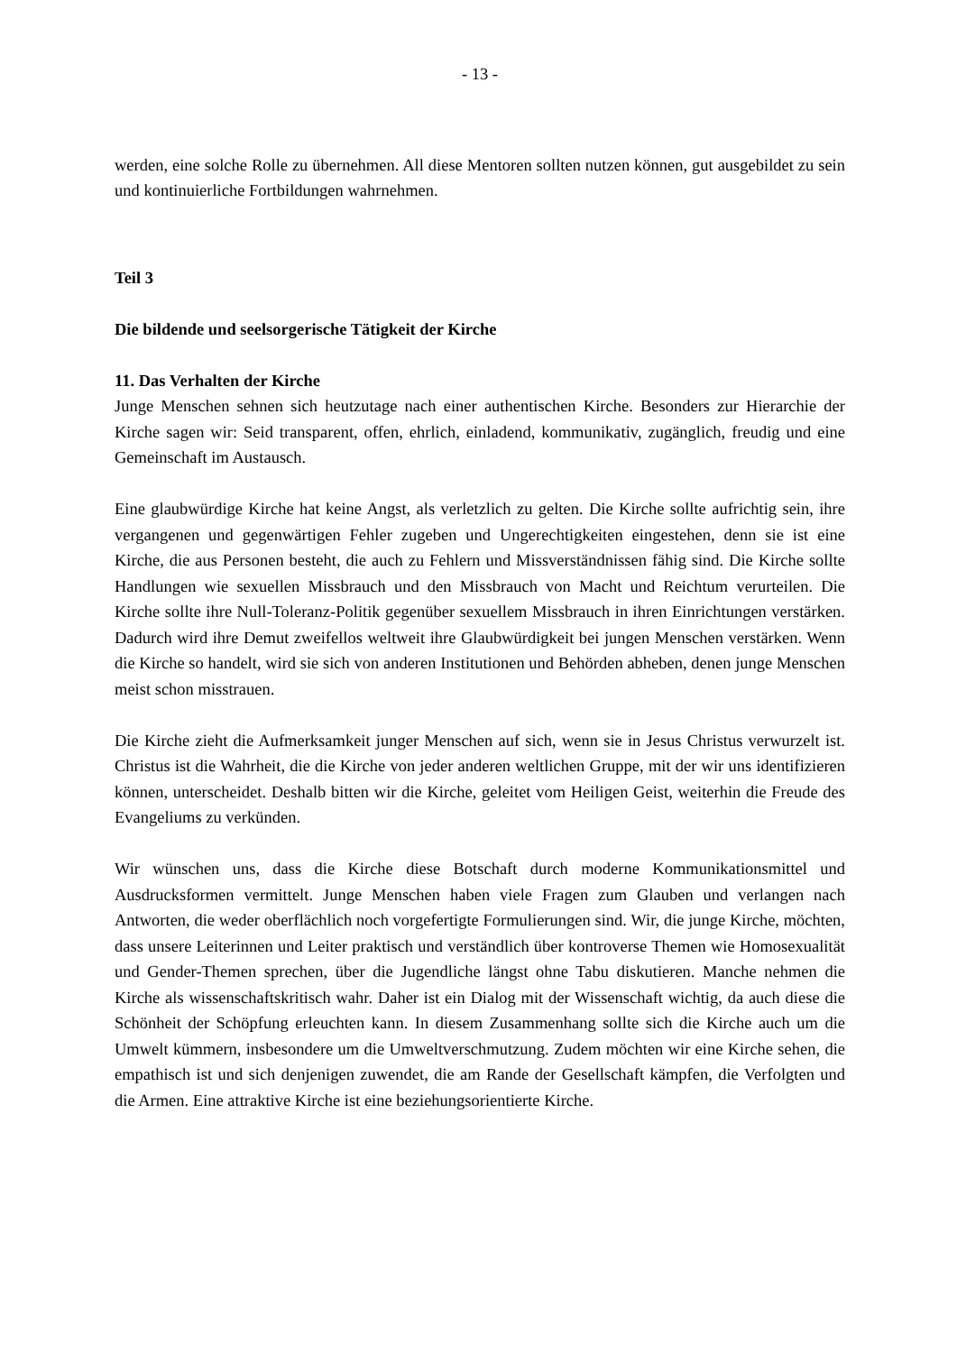- 13 -
werden, eine solche Rolle zu übernehmen. All diese Mentoren sollten nutzen können, gut ausgebildet zu sein und kontinuierliche Fortbildungen wahrnehmen.
Teil 3
Die bildende und seelsorgerische Tätigkeit der Kirche
11. Das Verhalten der Kirche
Junge Menschen sehnen sich heutzutage nach einer authentischen Kirche. Besonders zur Hierarchie der Kirche sagen wir: Seid transparent, offen, ehrlich, einladend, kommunikativ, zugänglich, freudig und eine Gemeinschaft im Austausch.
Eine glaubwürdige Kirche hat keine Angst, als verletzlich zu gelten. Die Kirche sollte aufrichtig sein, ihre vergangenen und gegenwärtigen Fehler zugeben und Ungerechtigkeiten eingestehen, denn sie ist eine Kirche, die aus Personen besteht, die auch zu Fehlern und Missverständnissen fähig sind. Die Kirche sollte Handlungen wie sexuellen Missbrauch und den Missbrauch von Macht und Reichtum verurteilen. Die Kirche sollte ihre Null-Toleranz-Politik gegenüber sexuellem Missbrauch in ihren Einrichtungen verstärken. Dadurch wird ihre Demut zweifellos weltweit ihre Glaubwürdigkeit bei jungen Menschen verstärken. Wenn die Kirche so handelt, wird sie sich von anderen Institutionen und Behörden abheben, denen junge Menschen meist schon misstrauen.
Die Kirche zieht die Aufmerksamkeit junger Menschen auf sich, wenn sie in Jesus Christus verwurzelt ist. Christus ist die Wahrheit, die die Kirche von jeder anderen weltlichen Gruppe, mit der wir uns identifizieren können, unterscheidet. Deshalb bitten wir die Kirche, geleitet vom Heiligen Geist, weiterhin die Freude des Evangeliums zu verkünden.
Wir wünschen uns, dass die Kirche diese Botschaft durch moderne Kommunikationsmittel und Ausdrucksformen vermittelt. Junge Menschen haben viele Fragen zum Glauben und verlangen nach Antworten, die weder oberflächlich noch vorgefertigte Formulierungen sind. Wir, die junge Kirche, möchten, dass unsere Leiterinnen und Leiter praktisch und verständlich über kontroverse Themen wie Homosexualität und Gender-Themen sprechen, über die Jugendliche längst ohne Tabu diskutieren. Manche nehmen die Kirche als wissenschaftskritisch wahr. Daher ist ein Dialog mit der Wissenschaft wichtig, da auch diese die Schönheit der Schöpfung erleuchten kann. In diesem Zusammenhang sollte sich die Kirche auch um die Umwelt kümmern, insbesondere um die Umweltverschmutzung. Zudem möchten wir eine Kirche sehen, die empathisch ist und sich denjenigen zuwendet, die am Rande der Gesellschaft kämpfen, die Verfolgten und die Armen. Eine attraktive Kirche ist eine beziehungsorientierte Kirche.